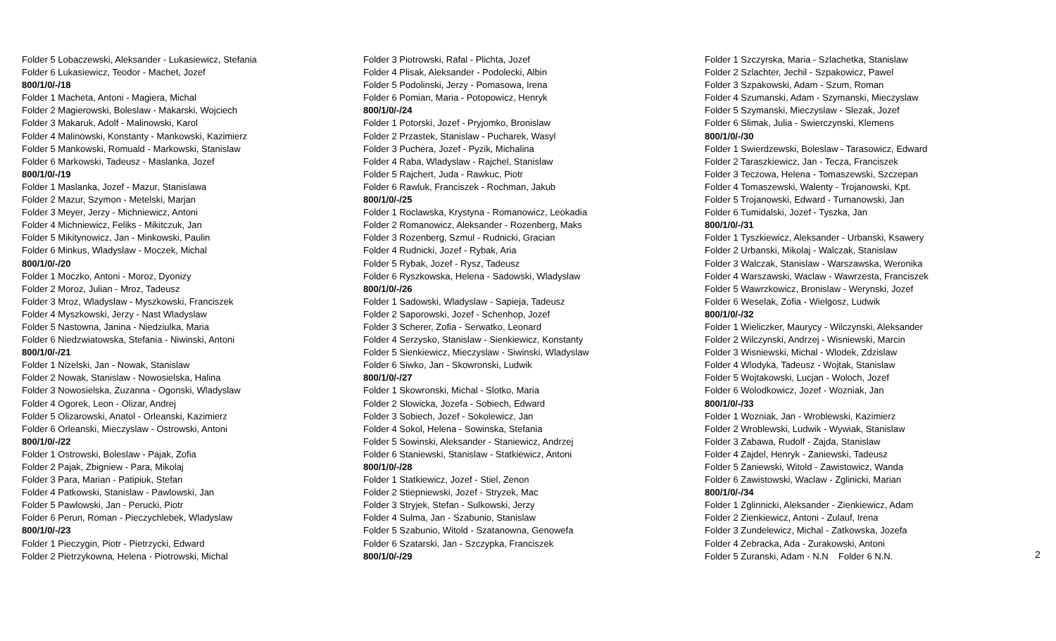Folder 5 Lobaczewski, Aleksander - Lukasiewicz, Stefania
Folder 6 Lukasiewicz, Teodor - Machet, Jozef
800/1/0/-/18
Folder 1 Macheta, Antoni - Magiera, Michal
Folder 2 Magierowski, Boleslaw - Makarski, Wojciech
Folder 3 Makaruk, Adolf - Malinowski, Karol
Folder 4 Malinowski, Konstanty - Mankowski, Kazimierz
Folder 5 Mankowski, Romuald - Markowski, Stanislaw
Folder 6 Markowski, Tadeusz - Maslanka, Jozef
800/1/0/-/19
Folder 1 Maslanka, Jozef - Mazur, Stanislawa
Folder 2 Mazur, Szymon - Metelski, Marjan
Folder 3 Meyer, Jerzy - Michniewicz, Antoni
Folder 4 Michniewicz, Feliks - Mikitczuk, Jan
Folder 5 Mikitynowicz, Jan - Minkowski, Paulin
Folder 6 Minkus, Wladyslaw - Moczek, Michal
800/1/0/-/20
Folder 1 Moczko, Antoni - Moroz, Dyonizy
Folder 2 Moroz, Julian - Mroz, Tadeusz
Folder 3 Mroz, Wladyslaw - Myszkowski, Franciszek
Folder 4 Myszkowski, Jerzy - Nast Wladyslaw
Folder 5 Nastowna, Janina - Niedziulka, Maria
Folder 6 Niedzwiatowska, Stefania - Niwinski, Antoni
800/1/0/-/21
Folder 1 Nizelski, Jan - Nowak, Stanislaw
Folder 2 Nowak, Stanislaw - Nowosielska, Halina
Folder 3 Nowosielska, Zuzanna - Ogonski, Wladyslaw
Folder 4 Ogorek, Leon - Olizar, Andrej
Folder 5 Olizarowski, Anatol - Orleanski, Kazimierz
Folder 6 Orleanski, Mieczyslaw - Ostrowski, Antoni
800/1/0/-/22
Folder 1 Ostrowski, Boleslaw - Pajak, Zofia
Folder 2 Pajak, Zbigniew - Para, Mikolaj
Folder 3 Para, Marian - Patipiuk, Stefan
Folder 4 Patkowski, Stanislaw - Pawlowski, Jan
Folder 5 Pawlowski, Jan - Perucki, Piotr
Folder 6 Perun, Roman - Pieczychlebek, Wladyslaw
800/1/0/-/23
Folder 1 Pieczygin, Piotr - Pietrzycki, Edward
Folder 2 Pietrzykowna, Helena - Piotrowski, Michal
Folder 3 Piotrowski, Rafal - Plichta, Jozef
Folder 4 Plisak, Aleksander - Podolecki, Albin
Folder 5 Podolinski, Jerzy - Pomasowa, Irena
Folder 6 Pomian, Maria - Potopowicz, Henryk
800/1/0/-/24
Folder 1 Potorski, Jozef - Pryjomko, Bronislaw
Folder 2 Przastek, Stanislaw - Pucharek, Wasyl
Folder 3 Puchera, Jozef - Pyzik, Michalina
Folder 4 Raba, Wladyslaw - Rajchel, Stanislaw
Folder 5 Rajchert, Juda - Rawkuc, Piotr
Folder 6 Rawluk, Franciszek - Rochman, Jakub
800/1/0/-/25
Folder 1 Roclawska, Krystyna - Romanowicz, Leokadia
Folder 2 Romanowicz, Aleksander - Rozenberg, Maks
Folder 3 Rozenberg, Szmul - Rudnicki, Gracian
Folder 4 Rudnicki, Jozef - Rybak, Aria
Folder 5 Rybak, Jozef - Rysz, Tadeusz
Folder 6 Ryszkowska, Helena - Sadowski, Wladyslaw
800/1/0/-/26
Folder 1 Sadowski, Wladyslaw - Sapieja, Tadeusz
Folder 2 Saporowski, Jozef - Schenhop, Jozef
Folder 3 Scherer, Zofia - Serwatko, Leonard
Folder 4 Serzysko, Stanislaw - Sienkiewicz, Konstanty
Folder 5 Sienkiewicz, Mieczyslaw - Siwinski, Wladyslaw
Folder 6 Siwko, Jan - Skowronski, Ludwik
800/1/0/-/27
Folder 1 Skowronski, Michal - Slotko, Maria
Folder 2 Slowicka, Jozefa - Sobiech, Edward
Folder 3 Sobiech, Jozef - Sokolewicz, Jan
Folder 4 Sokol, Helena - Sowinska, Stefania
Folder 5 Sowinski, Aleksander - Staniewicz, Andrzej
Folder 6 Staniewski, Stanislaw - Statkiewicz, Antoni
800/1/0/-/28
Folder 1 Statkiewicz, Jozef - Stiel, Zenon
Folder 2 Stiepniewski, Jozef - Stryzek, Mac
Folder 3 Stryjek, Stefan - Sulkowski, Jerzy
Folder 4 Sulma, Jan - Szabunio, Stanislaw
Folder 5 Szabunio, Witold - Szatanowna, Genowefa
Folder 6 Szatarski, Jan - Szczypka, Franciszek
800/1/0/-/29
Folder 1 Szczyrska, Maria - Szlachetka, Stanislaw
Folder 2 Szlachter, Jechil - Szpakowicz, Pawel
Folder 3 Szpakowski, Adam - Szum, Roman
Folder 4 Szumanski, Adam - Szymanski, Mieczyslaw
Folder 5 Szymanski, Mieczyslaw - Slezak, Jozef
Folder 6 Slimak, Julia - Swierczynski, Klemens
800/1/0/-/30
Folder 1 Swierdzewski, Boleslaw - Tarasowicz, Edward
Folder 2 Taraszkiewicz, Jan - Tecza, Franciszek
Folder 3 Teczowa, Helena - Tomaszewski, Szczepan
Folder 4 Tomaszewski, Walenty - Trojanowski, Kpt.
Folder 5 Trojanowski, Edward - Tumanowski, Jan
Folder 6 Tumidalski, Jozef - Tyszka, Jan
800/1/0/-/31
Folder 1 Tyszkiewicz, Aleksander - Urbanski, Ksawery
Folder 2 Urbanski, Mikolaj - Walczak, Stanislaw
Folder 3 Walczak, Stanislaw - Warszawska, Weronika
Folder 4 Warszawski, Waclaw - Wawrzesta, Franciszek
Folder 5 Wawrzkowicz, Bronislaw - Werynski, Jozef
Folder 6 Weselak, Zofia - Wielgosz, Ludwik
800/1/0/-/32
Folder 1 Wieliczker, Maurycy - Wilczynski, Aleksander
Folder 2 Wilczynski, Andrzej - Wisniewski, Marcin
Folder 3 Wisniewski, Michal - Wlodek, Zdzislaw
Folder 4 Wlodyka, Tadeusz - Wojtak, Stanislaw
Folder 5 Wojtakowski, Lucjan - Woloch, Jozef
Folder 6 Wolodkowicz, Jozef - Wozniak, Jan
800/1/0/-/33
Folder 1 Wozniak, Jan - Wroblewski, Kazimierz
Folder 2 Wroblewski, Ludwik - Wywiak, Stanislaw
Folder 3 Zabawa, Rudolf - Zajda, Stanislaw
Folder 4 Zajdel, Henryk - Zaniewski, Tadeusz
Folder 5 Zaniewski, Witold - Zawistowicz, Wanda
Folder 6 Zawistowski, Waclaw - Zglinicki, Marian
800/1/0/-/34
Folder 1 Zglinnicki, Aleksander - Zienkiewicz, Adam
Folder 2 Zienkiewicz, Antoni - Zulauf, Irena
Folder 3 Zundelewicz, Michal - Zatkowska, Jozefa
Folder 4 Zebracka, Ada - Zurakowski, Antoni
Folder 5 Zuranski, Adam - N.N Folder 6 N.N.
2